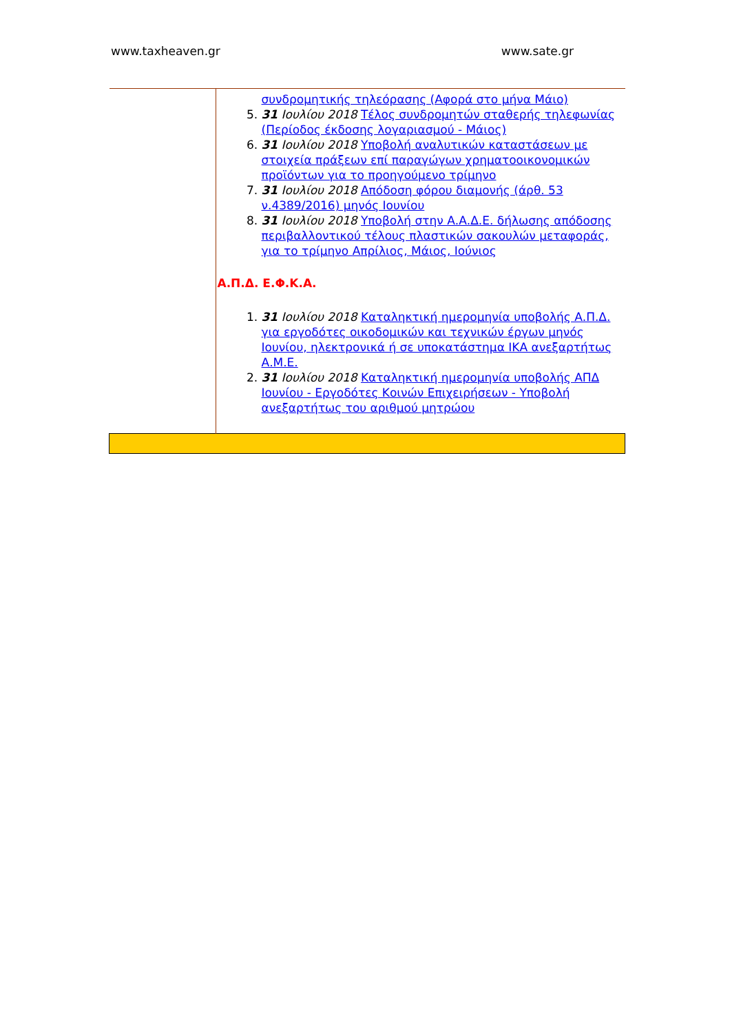www.taxheaven.gr www.sate.gr
| | συνδρομητικής τηλεόρασης (Αφορά στο μήνα Μάιο) 5. 31 Ιουλίου 2018 Τέλος συνδρομητών σταθερής τηλεφωνίας (Περίοδος έκδοσης λογαριασμού - Μάιος) 6. 31 Ιουλίου 2018 Υποβολή αναλυτικών καταστάσεων με στοιχεία πράξεων επί παραγώγων χρηματοοικονομικών προϊόντων για το προηγούμενο τρίμηνο 7. 31 Ιουλίου 2018 Απόδοση φόρου διαμονής (άρθ. 53 ν.4389/2016) μηνός Ιουνίου 8. 31 Ιουλίου 2018 Υποβολή στην Α.Α.Δ.Ε. δήλωσης απόδοσης περιβαλλοντικού τέλους πλαστικών σακουλών μεταφοράς, για το τρίμηνο Απρίλιος, Μάιος, Ιούνιος Α.Π.Δ. Ε.Φ.Κ.Α. 1. 31 Ιουλίου 2018 Καταληκτική ημερομηνία υποβολής Α.Π.Δ. για εργοδότες οικοδομικών και τεχνικών έργων μηνός Ιουνίου, ηλεκτρονικά ή σε υποκατάστημα ΙΚΑ ανεξαρτήτως Α.Μ.Ε. 2. 31 Ιουλίου 2018 Καταληκτική ημερομηνία υποβολής ΑΠΔ Ιουνίου - Εργοδότες Κοινών Επιχειρήσεων - Υποβολή ανεξαρτήτως του αριθμού μητρώου |